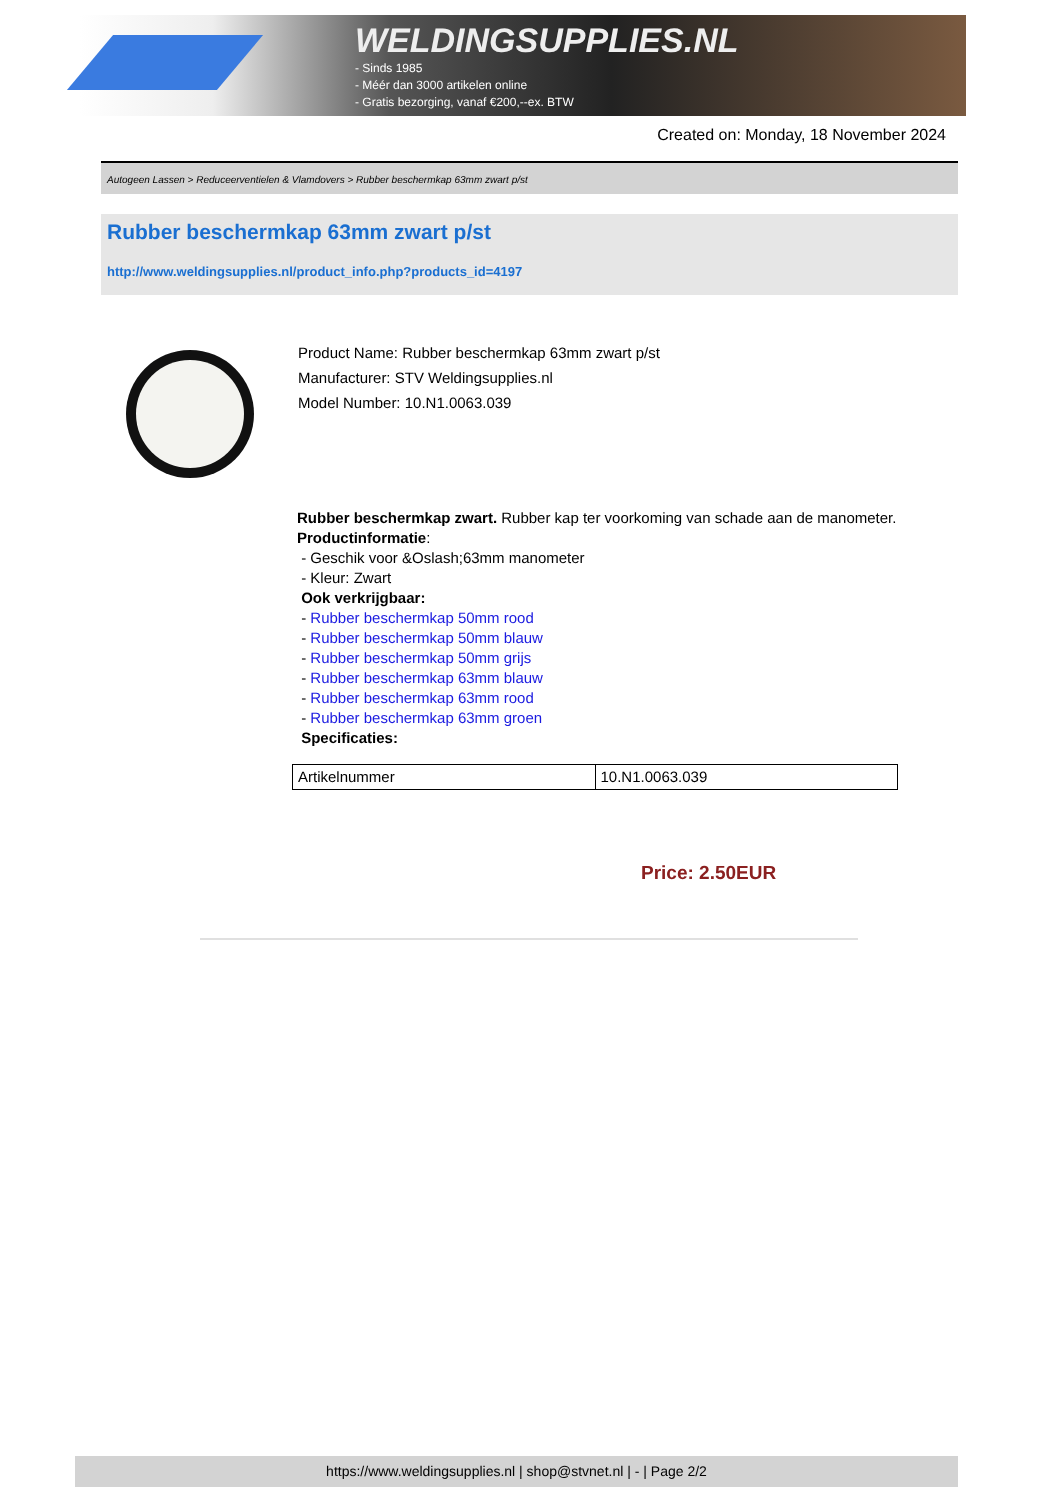WELDINGSUPPLIES.NL
- Sinds 1985
- Méér dan 3000 artikelen online
- Gratis bezorging, vanaf €200,--ex. BTW
Created on: Monday, 18 November 2024
Autogeen Lassen > Reduceerventielen & Vlamdovers > Rubber beschermkap 63mm zwart p/st
Rubber beschermkap 63mm zwart p/st
http://www.weldingsupplies.nl/product_info.php?products_id=4197
Product Name: Rubber beschermkap 63mm zwart p/st
Manufacturer: STV Weldingsupplies.nl
Model Number: 10.N1.0063.039
Rubber beschermkap zwart. Rubber kap ter voorkoming van schade aan de manometer.
Productinformatie:
- Geschik voor &Oslash;63mm manometer
- Kleur: Zwart
Ook verkrijgbaar:
- Rubber beschermkap 50mm rood
- Rubber beschermkap 50mm blauw
- Rubber beschermkap 50mm grijs
- Rubber beschermkap 63mm blauw
- Rubber beschermkap 63mm rood
- Rubber beschermkap 63mm groen
Specificaties:
| Artikelnummer | 10.N1.0063.039 |
Price: 2.50EUR
https://www.weldingsupplies.nl | shop@stvnet.nl | - | Page 2/2